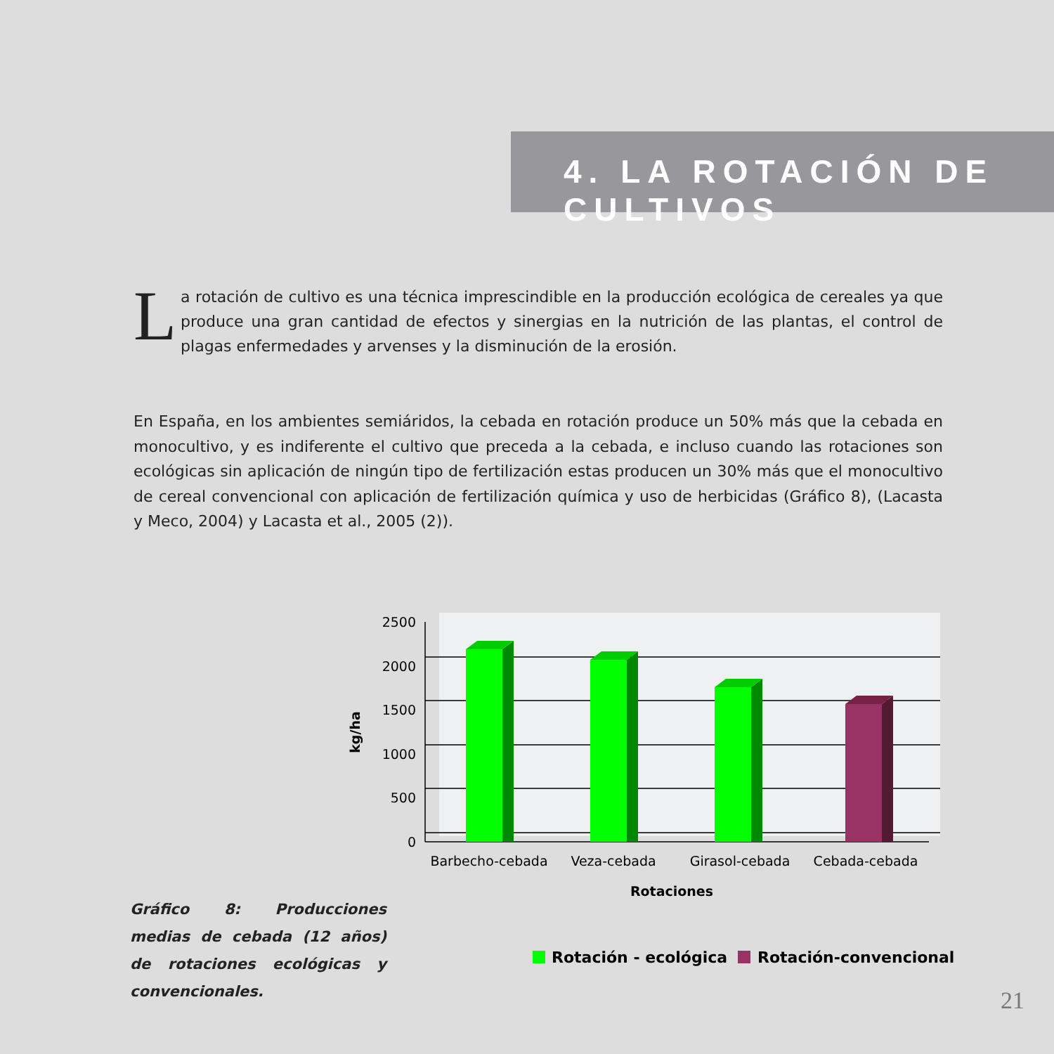4. LA ROTACIÓN DE CULTIVOS
La rotación de cultivo es una técnica imprescindible en la producción ecológica de cereales ya que produce una gran cantidad de efectos y sinergias en la nutrición de las plantas, el control de plagas enfermedades y arvenses y la disminución de la erosión.
En España, en los ambientes semiáridos, la cebada en rotación produce un 50% más que la cebada en monocultivo, y es indiferente el cultivo que preceda a la cebada, e incluso cuando las rotaciones son ecológicas sin aplicación de ningún tipo de fertilización estas producen un 30% más que el monocultivo de cereal convencional con aplicación de fertilización química y uso de herbicidas (Gráfico 8), (Lacasta y Meco, 2004) y Lacasta et al., 2005 (2)).
2500
2000
1500
1000
500
0
kg/ha
Barbecho-cebada
Veza-cebada
Girasol-cebada
Cebada-cebada
Rotaciones
Rotación - ecológica
Rotación-convencional
Gráfico 8: Producciones medias de cebada (12 años) de rotaciones ecológicas y convencionales.
21